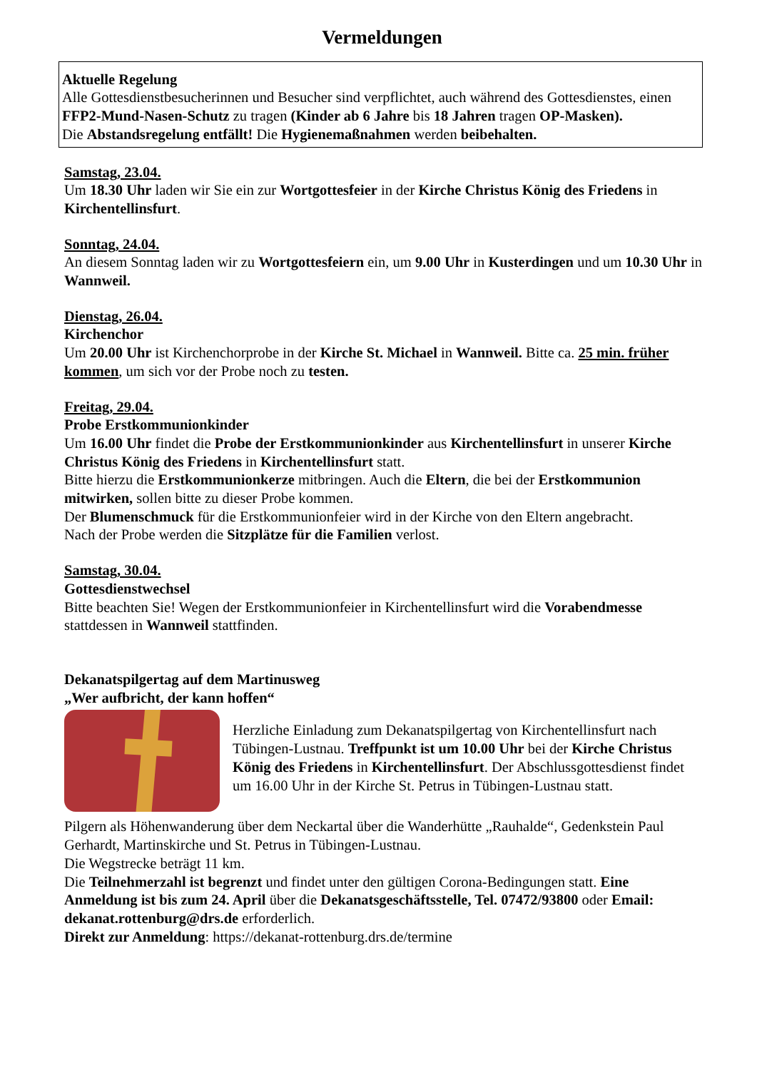Vermeldungen
Aktuelle Regelung
Alle Gottesdienstbesucherinnen und Besucher sind verpflichtet, auch während des Gottesdienstes, einen FFP2-Mund-Nasen-Schutz zu tragen (Kinder ab 6 Jahre bis 18 Jahren tragen OP-Masken).
Die Abstandsregelung entfällt! Die Hygienemaßnahmen werden beibehalten.
Samstag, 23.04.
Um 18.30 Uhr laden wir Sie ein zur Wortgottesfeier in der Kirche Christus König des Friedens in Kirchentellinsfurt.
Sonntag, 24.04.
An diesem Sonntag laden wir zu Wortgottesfeiern ein, um 9.00 Uhr in Kusterdingen und um 10.30 Uhr in Wannweil.
Dienstag, 26.04.
Kirchenchor
Um 20.00 Uhr ist Kirchenchorprobe in der Kirche St. Michael in Wannweil. Bitte ca. 25 min. früher kommen, um sich vor der Probe noch zu testen.
Freitag, 29.04.
Probe Erstkommunionkinder
Um 16.00 Uhr findet die Probe der Erstkommunionkinder aus Kirchentellinsfurt in unserer Kirche Christus König des Friedens in Kirchentellinsfurt statt.
Bitte hierzu die Erstkommunionkerze mitbringen. Auch die Eltern, die bei der Erstkommunion mitwirken, sollen bitte zu dieser Probe kommen.
Der Blumenschmuck für die Erstkommunionfeier wird in der Kirche von den Eltern angebracht.
Nach der Probe werden die Sitzplätze für die Familien verlost.
Samstag, 30.04.
Gottesdienstwechsel
Bitte beachten Sie! Wegen der Erstkommunionfeier in Kirchentellinsfurt wird die Vorabendmesse stattdessen in Wannweil stattfinden.
Dekanatspilgertag auf dem Martinusweg
„Wer aufbricht, der kann hoffen“
Herzliche Einladung zum Dekanatspilgertag von Kirchentellinsfurt nach Tübingen-Lustnau. Treffpunkt ist um 10.00 Uhr bei der Kirche Christus König des Friedens in Kirchentellinsfurt. Der Abschlussgottesdienst findet um 16.00 Uhr in der Kirche St. Petrus in Tübingen-Lustnau statt.
Pilgern als Höhenwanderung über dem Neckartal über die Wanderhütte „Rauhalde“, Gedenkstein Paul Gerhardt, Martinskirche und St. Petrus in Tübingen-Lustnau.
Die Wegstrecke beträgt 11 km.
Die Teilnehmerzahl ist begrenzt und findet unter den gültigen Corona-Bedingungen statt. Eine Anmeldung ist bis zum 24. April über die Dekanatsgeschäftsstelle, Tel. 07472/93800 oder Email: dekanat.rottenburg@drs.de erforderlich.
Direkt zur Anmeldung: https://dekanat-rottenburg.drs.de/termine